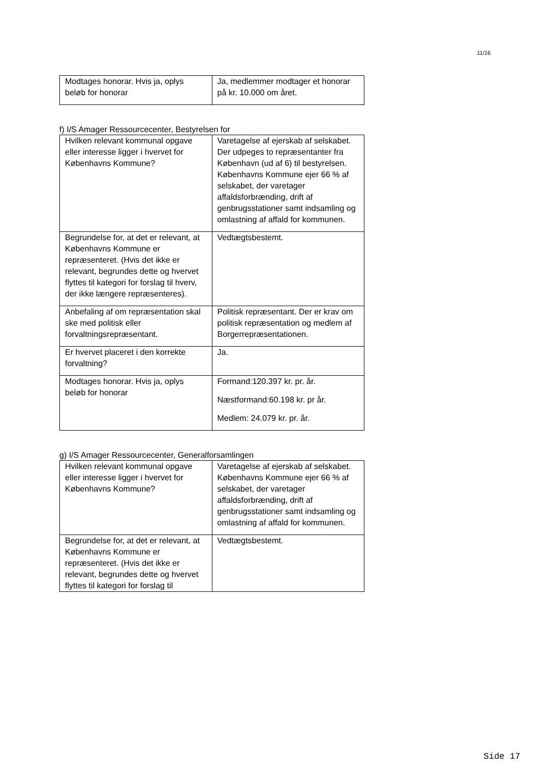11/16
| Modtages honorar. Hvis ja, oplys beløb for honorar | Ja, medlemmer modtager et honorar på kr. 10.000 om året. |
f) I/S Amager Ressourcecenter, Bestyrelsen for
| Hvilken relevant kommunal opgave eller interesse ligger i hvervet for Københavns Kommune? | Varetagelse af ejerskab af selskabet. Der udpeges to repræsentanter fra København (ud af 6) til bestyrelsen. Københavns Kommune ejer 66 % af selskabet, der varetager affaldsforbrænding, drift af genbrugsstationer samt indsamling og omlastning af affald for kommunen. |
| Begrundelse for, at det er relevant, at Københavns Kommune er repræsenteret. (Hvis det ikke er relevant, begrundes dette og hvervet flyttes til kategori for forslag til hverv, der ikke længere repræsenteres). | Vedtægtsbestemt. |
| Anbefaling af om repræsentation skal ske med politisk eller forvaltningsrepræsentant. | Politisk repræsentant. Der er krav om politisk repræsentation og medlem af Borgerrepræsentationen. |
| Er hvervet placeret i den korrekte forvaltning? | Ja. |
| Modtages honorar. Hvis ja, oplys beløb for honorar | Formand:120.397 kr. pr. år. Næstformand:60.198 kr. pr år. Medlem: 24.079 kr. pr. år. |
g) I/S Amager Ressourcecenter, Generalforsamlingen
| Hvilken relevant kommunal opgave eller interesse ligger i hvervet for Københavns Kommune? | Varetagelse af ejerskab af selskabet. Københavns Kommune ejer 66 % af selskabet, der varetager affaldsforbrænding, drift af genbrugsstationer samt indsamling og omlastning af affald for kommunen. |
| Begrundelse for, at det er relevant, at Københavns Kommune er repræsenteret. (Hvis det ikke er relevant, begrundes dette og hvervet flyttes til kategori for forslag til | Vedtægtsbestemt. |
Side 17